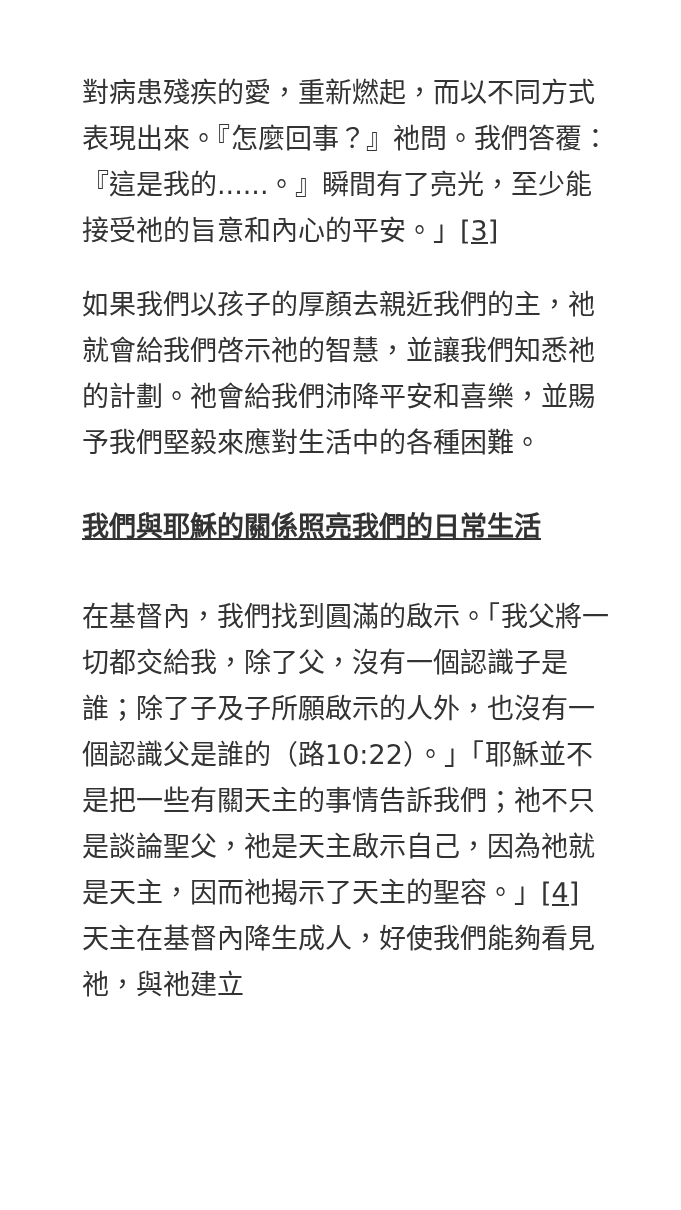對病患殘疾的愛，重新燃起，而以不同方式表現出來。『怎麼回事？』祂問。我們答覆：『這是我的......。』瞬間有了亮光，至少能接受祂的旨意和內心的平安。」[3]
如果我們以孩子的厚顏去親近我們的主，祂就會給我們啓示祂的智慧，並讓我們知悉祂的計劃。祂會給我們沛降平安和喜樂，並賜予我們堅毅來應對生活中的各種困難。
我們與耶穌的關係照亮我們的日常生活
在基督內，我們找到圓滿的啟示。「我父將一切都交給我，除了父，沒有一個認識子是誰；除了子及子所願啟示的人外，也沒有一個認識父是誰的（路10:22）。」「耶穌並不是把一些有關天主的事情告訴我們；祂不只是談論聖父，祂是天主啟示自己，因為祂就是天主，因而祂揭示了天主的聖容。」[4] 天主在基督內降生成人，好使我們能夠看見祂，與祂建立